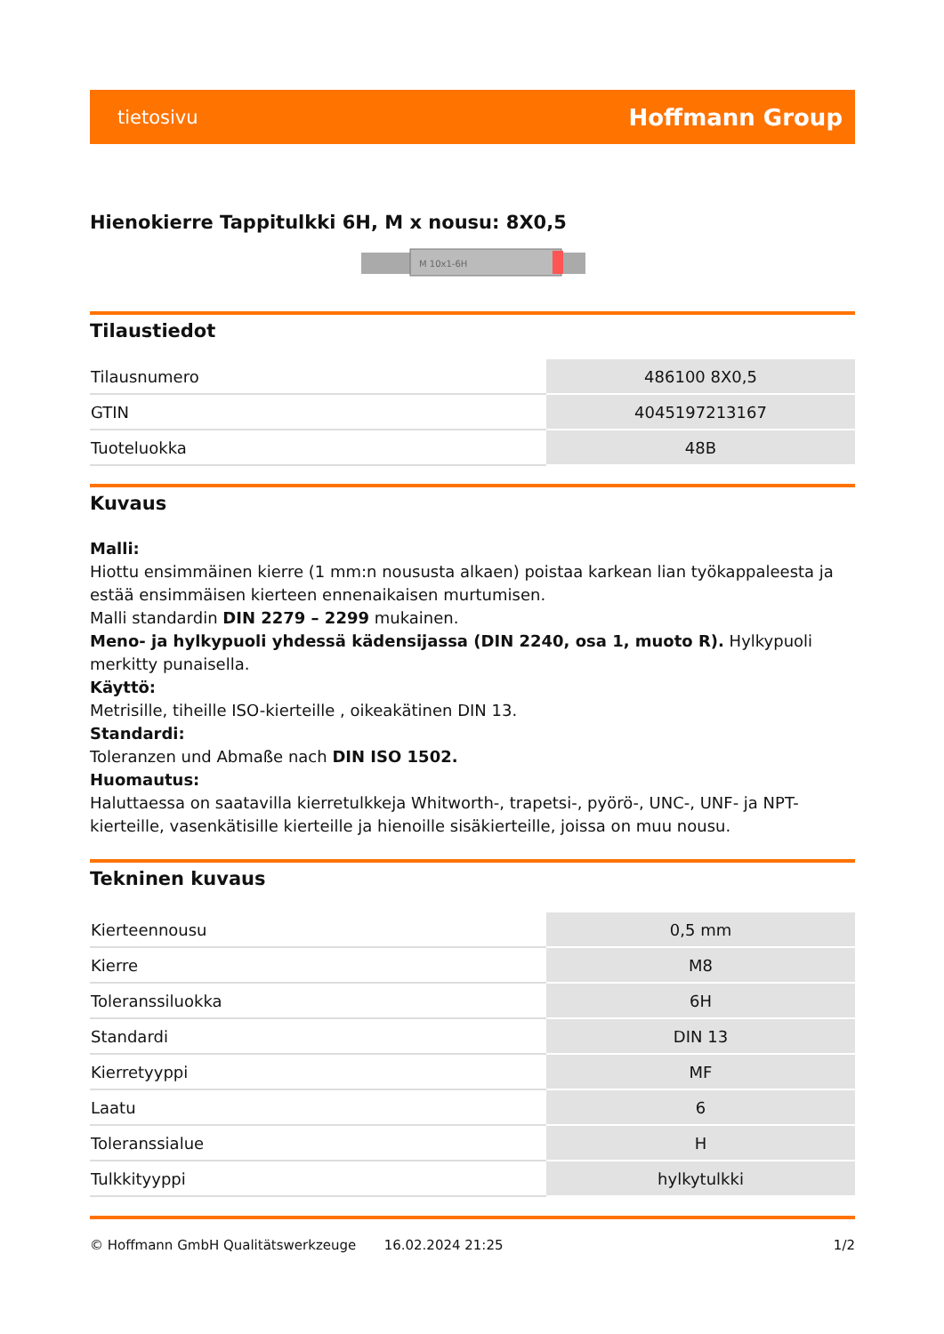tietosivu Hoffmann Group
Hienokierre Tappitulkki 6H, M x nousu: 8X0,5
M 10x1-6H
Tilaustiedot
| Tilausnumero | 486100 8X0,5 |
| GTIN | 4045197213167 |
| Tuoteluokka | 48B |
Kuvaus
Malli:
Hiottu ensimmäinen kierre (1 mm:n noususta alkaen) poistaa karkean lian työkappaleesta ja estää ensimmäisen kierteen ennenaikaisen murtumisen.
Malli standardin DIN 2279 – 2299 mukainen.
Meno- ja hylkypuoli yhdessä kädensijassa (DIN 2240, osa 1, muoto R). Hylkypuoli merkitty punaisella.
Käyttö:
Metrisille, tiheille ISO-kierteille , oikeakätinen DIN 13.
Standardi:
Toleranzen und Abmaße nach DIN ISO 1502.
Huomautus:
Haluttaessa on saatavilla kierretulkkeja Whitworth-, trapetsi-, pyörö-, UNC-, UNF- ja NPT-kierteille, vasenkätisille kierteille ja hienoille sisäkierteille, joissa on muu nousu.
Tekninen kuvaus
| Kierteennousu | 0,5 mm |
| Kierre | M8 |
| Toleranssiluokka | 6H |
| Standardi | DIN 13 |
| Kierretyyppi | MF |
| Laatu | 6 |
| Toleranssialue | H |
| Tulkkityyppi | hylkytulkki |
© Hoffmann GmbH Qualitätswerkzeuge 16.02.2024 21:25 1/2